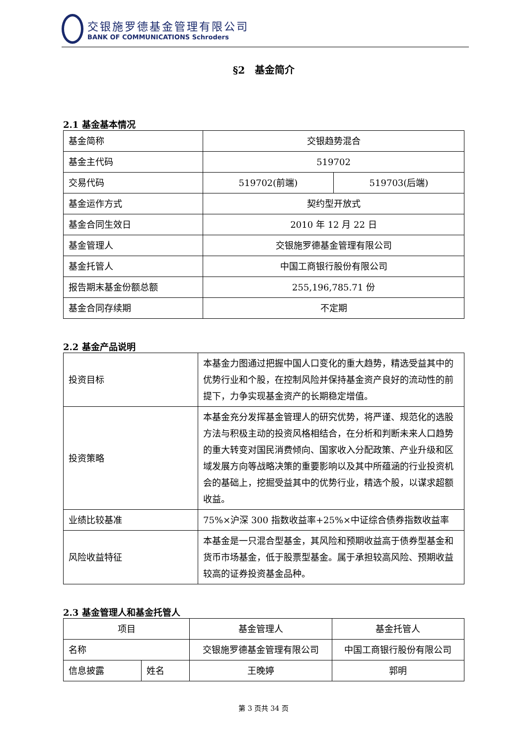交银施罗德基金管理有限公司
BANK OF COMMUNICATIONS Schroders
§2　基金简介
2.1 基金基本情况
| 基金简称 | 交银趋势混合 | |
| 基金主代码 | 519702 | |
| 交易代码 | 519702(前端) | 519703(后端) |
| 基金运作方式 | 契约型开放式 | |
| 基金合同生效日 | 2010 年 12 月 22 日 | |
| 基金管理人 | 交银施罗德基金管理有限公司 | |
| 基金托管人 | 中国工商银行股份有限公司 | |
| 报告期末基金份额总额 | 255,196,785.71 份 | |
| 基金合同存续期 | 不定期 | |
2.2 基金产品说明
| 投资目标 | 本基金力图通过把握中国人口变化的重大趋势，精选受益其中的优势行业和个股，在控制风险并保持基金资产良好的流动性的前提下，力争实现基金资产的长期稳定增值。 |
| 投资策略 | 本基金充分发挥基金管理人的研究优势，将严谨、规范化的选股方法与积极主动的投资风格相结合，在分析和判断未来人口趋势的重大转变对国民消费倾向、国家收入分配政策、产业升级和区域发展方向等战略决策的重要影响以及其中所蕴涵的行业投资机会的基础上，挖掘受益其中的优势行业，精选个股，以谋求超额收益。 |
| 业绩比较基准 | 75%×沪深 300 指数收益率+25%×中证综合债券指数收益率 |
| 风险收益特征 | 本基金是一只混合型基金，其风险和预期收益高于债券型基金和货币市场基金，低于股票型基金。属于承担较高风险、预期收益较高的证券投资基金品种。 |
2.3 基金管理人和基金托管人
| 项目 | | 基金管理人 | 基金托管人 |
| 名称 | | 交银施罗德基金管理有限公司 | 中国工商银行股份有限公司 |
| 信息披露 | 姓名 | 王晚婷 | 郭明 |
第 3 页共 34 页